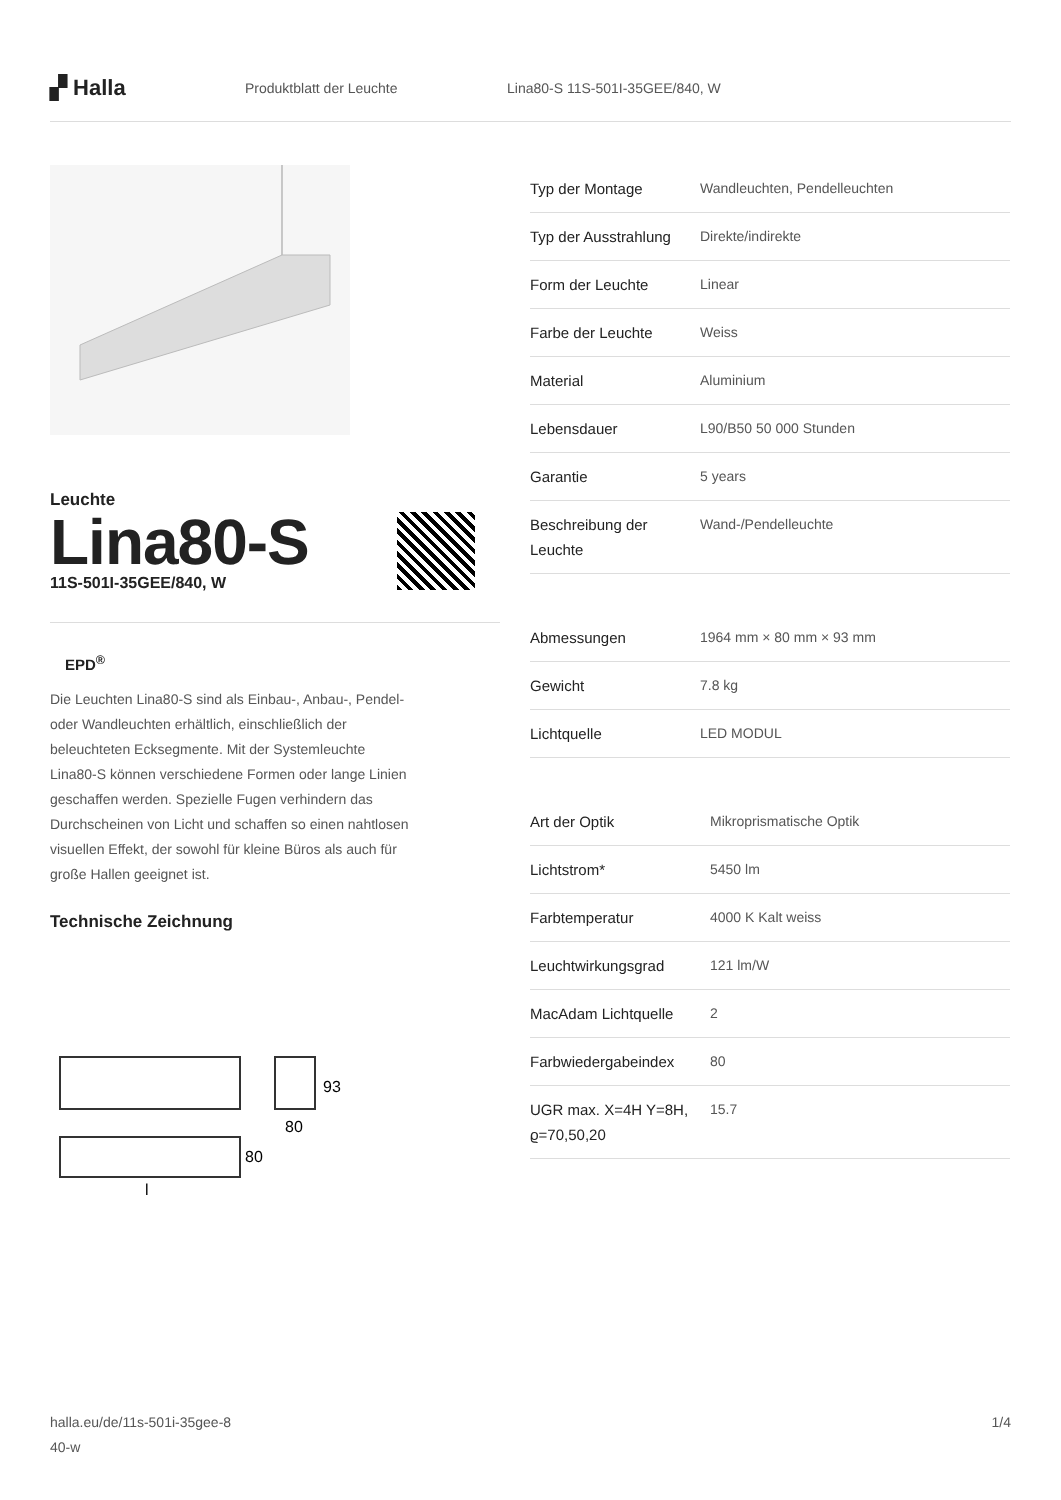▞ Halla
Produktblatt der Leuchte Lina80-S 11S-501I-35GEE/840, W
Leuchte
Lina80-S
11S-501I-35GEE/840, W
EPD<sup>®</sup>
Die Leuchten Lina80-S sind als Einbau-, Anbau-, Pendel- oder Wandleuchten erhältlich, einschließlich der beleuchteten Ecksegmente. Mit der Systemleuchte Lina80-S können verschiedene Formen oder lange Linien geschaffen werden. Spezielle Fugen verhindern das Durchscheinen von Licht und schaffen so einen nahtlosen visuellen Effekt, der sowohl für kleine Büros als auch für große Hallen geeignet ist.
Technische Zeichnung
93
80
80
l
| Typ der Montage | Wandleuchten, Pendelleuchten |
| Typ der Ausstrahlung | Direkte/indirekte |
| Form der Leuchte | Linear |
| Farbe der Leuchte | Weiss |
| Material | Aluminium |
| Lebensdauer | L90/B50 50 000 Stunden |
| Garantie | 5 years |
| Beschreibung der Leuchte | Wand-/Pendelleuchte |
| Abmessungen | 1964 mm × 80 mm × 93 mm |
| Gewicht | 7.8 kg |
| Lichtquelle | LED MODUL |
| Art der Optik | Mikroprismatische Optik |
| Lichtstrom* | 5450 lm |
| Farbtemperatur | 4000 K Kalt weiss |
| Leuchtwirkungsgrad | 121 lm/W |
| MacAdam Lichtquelle | 2 |
| Farbwiedergabeindex | 80 |
| UGR max. X=4H Y=8H, ϱ=70,50,20 | 15.7 |
halla.eu/de/11s-501i-35gee-8
40-w
1/4